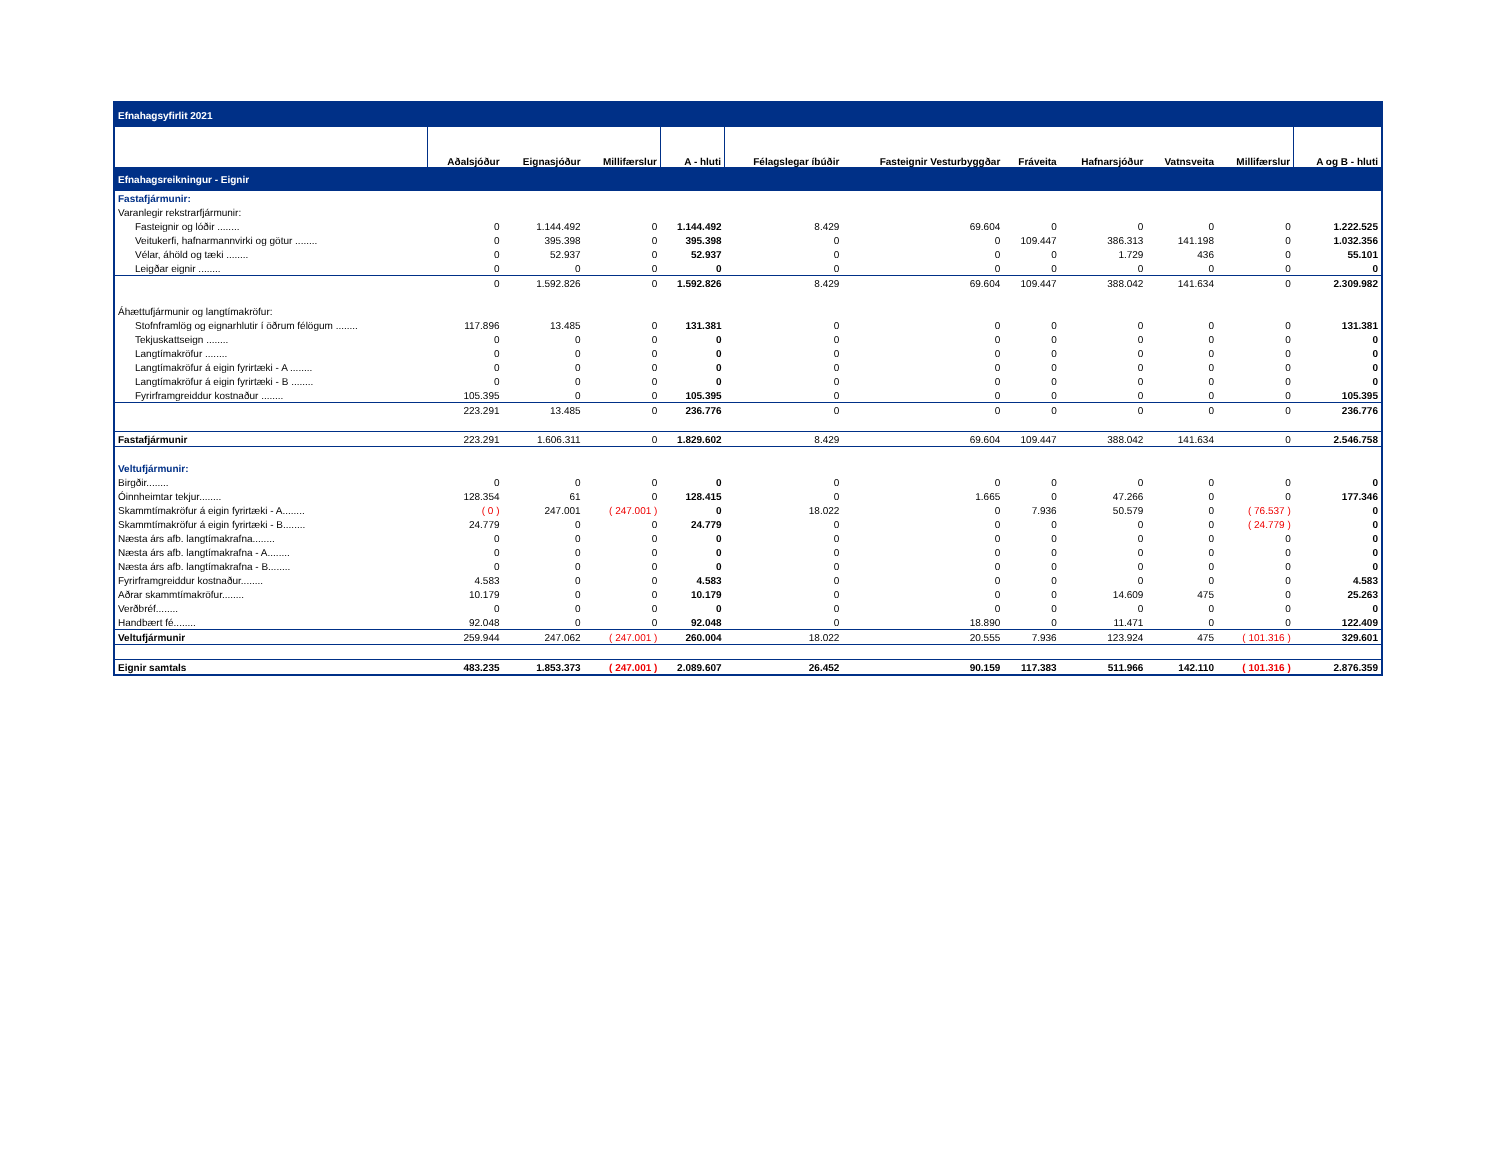| Efnahagsyfirlit 2021 | | | | | | | | | | | |
| | Aðalsjóður | Eignasjóður | Millifærslur | A - hluti | Félagslegar íbúðir | Fasteignir Vesturbyggðar | Fráveita | Hafnarsjóður | Vatnsveita | Millifærslur | A og B - hluti |
| Efnahagsreikningur - Eignir | | | | | | | | | | | |
| Fastafjármunir: | | | | | | | | | | | |
| Varanlegir rekstrarfjármunir: | | | | | | | | | | | |
| Fasteignir og lóðir ........ | 0 | 1.144.492 | 0 | 1.144.492 | 8.429 | 69.604 | 0 | 0 | 0 | 0 | 1.222.525 |
| Veitukerfi, hafnarmannvirki og götur ........ | 0 | 395.398 | 0 | 395.398 | 0 | 0 | 109.447 | 386.313 | 141.198 | 0 | 1.032.356 |
| Vélar, áhöld og tæki ........ | 0 | 52.937 | 0 | 52.937 | 0 | 0 | 0 | 1.729 | 436 | 0 | 55.101 |
| Leigðar eignir ........ | 0 | 0 | 0 | 0 | 0 | 0 | 0 | 0 | 0 | 0 | 0 |
| | 0 | 1.592.826 | 0 | 1.592.826 | 8.429 | 69.604 | 109.447 | 388.042 | 141.634 | 0 | 2.309.982 |
| Áhættufjármunir og langtímakröfur: | | | | | | | | | | | |
| Stofnframlög og eignarhlutir í öðrum félögum ........ | 117.896 | 13.485 | 0 | 131.381 | 0 | 0 | 0 | 0 | 0 | 0 | 131.381 |
| Tekjuskattseign ........ | 0 | 0 | 0 | 0 | 0 | 0 | 0 | 0 | 0 | 0 | 0 |
| Langtímakröfur ........ | 0 | 0 | 0 | 0 | 0 | 0 | 0 | 0 | 0 | 0 | 0 |
| Langtímakröfur á eigin fyrirtæki - A ........ | 0 | 0 | 0 | 0 | 0 | 0 | 0 | 0 | 0 | 0 | 0 |
| Langtímakröfur á eigin fyrirtæki - B ........ | 0 | 0 | 0 | 0 | 0 | 0 | 0 | 0 | 0 | 0 | 0 |
| Fyrirframgreiddur kostnaður ........ | 105.395 | 0 | 0 | 105.395 | 0 | 0 | 0 | 0 | 0 | 0 | 105.395 |
| | 223.291 | 13.485 | 0 | 236.776 | 0 | 0 | 0 | 0 | 0 | 0 | 236.776 |
| Fastafjármunir | 223.291 | 1.606.311 | 0 | 1.829.602 | 8.429 | 69.604 | 109.447 | 388.042 | 141.634 | 0 | 2.546.758 |
| Veltufjármunir: | | | | | | | | | | | |
| Birgðir........ | 0 | 0 | 0 | 0 | 0 | 0 | 0 | 0 | 0 | 0 | 0 |
| Óinnheimtar tekjur........ | 128.354 | 61 | 0 | 128.415 | 0 | 1.665 | 0 | 47.266 | 0 | 0 | 177.346 |
| Skammtímakröfur á eigin fyrirtæki - A........ | ( 0 ) | 247.001 | ( 247.001 ) | 0 | 18.022 | 0 | 7.936 | 50.579 | 0 | ( 76.537 ) | 0 |
| Skammtímakröfur á eigin fyrirtæki - B........ | 24.779 | 0 | 0 | 24.779 | 0 | 0 | 0 | 0 | 0 | ( 24.779 ) | 0 |
| Næsta árs afb. langtímakrafna........ | 0 | 0 | 0 | 0 | 0 | 0 | 0 | 0 | 0 | 0 | 0 |
| Næsta árs afb. langtímakrafna - A........ | 0 | 0 | 0 | 0 | 0 | 0 | 0 | 0 | 0 | 0 | 0 |
| Næsta árs afb. langtímakrafna - B........ | 0 | 0 | 0 | 0 | 0 | 0 | 0 | 0 | 0 | 0 | 0 |
| Fyrirframgreiddur kostnaður........ | 4.583 | 0 | 0 | 4.583 | 0 | 0 | 0 | 0 | 0 | 0 | 4.583 |
| Aðrar skammtímakröfur........ | 10.179 | 0 | 0 | 10.179 | 0 | 0 | 0 | 14.609 | 475 | 0 | 25.263 |
| Verðbréf........ | 0 | 0 | 0 | 0 | 0 | 0 | 0 | 0 | 0 | 0 | 0 |
| Handbært fé........ | 92.048 | 0 | 0 | 92.048 | 0 | 18.890 | 0 | 11.471 | 0 | 0 | 122.409 |
| Veltufjármunir | 259.944 | 247.062 | ( 247.001 ) | 260.004 | 18.022 | 20.555 | 7.936 | 123.924 | 475 | ( 101.316 ) | 329.601 |
| Eignir samtals | 483.235 | 1.853.373 | ( 247.001 ) | 2.089.607 | 26.452 | 90.159 | 117.383 | 511.966 | 142.110 | ( 101.316 ) | 2.876.359 |